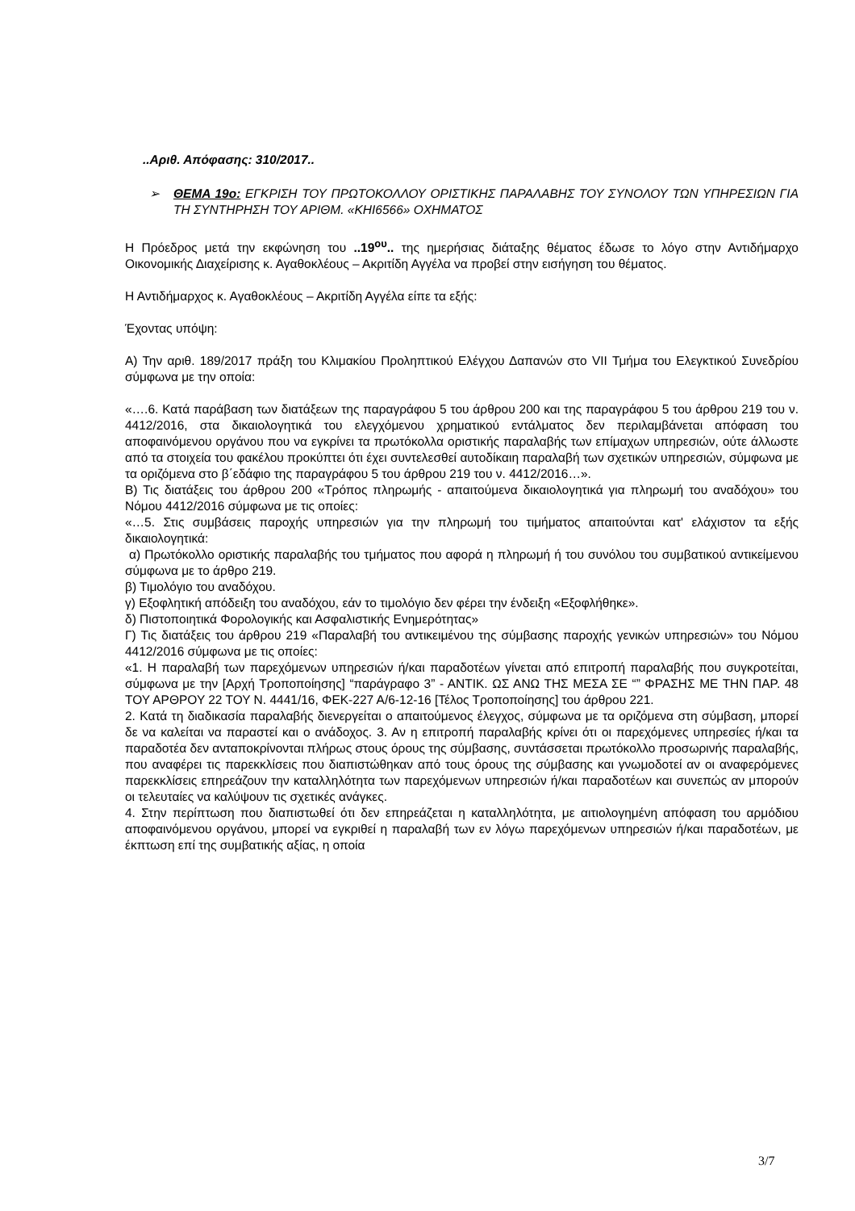..Αριθ. Απόφασης: 310/2017..
➢ ΘΕΜΑ 19ο: ΕΓΚΡΙΣΗ ΤΟΥ ΠΡΩΤΟΚΟΛΛΟΥ ΟΡΙΣΤΙΚΗΣ ΠΑΡΑΛΑΒΗΣ ΤΟΥ ΣΥΝΟΛΟΥ ΤΩΝ ΥΠΗΡΕΣΙΩΝ ΓΙΑ ΤΗ ΣΥΝΤΗΡΗΣΗ ΤΟΥ ΑΡΙΘΜ. «ΚΗΙ6566» ΟΧΗΜΑΤΟΣ
Η Πρόεδρος μετά την εκφώνηση του ..19<sup>ου</sup>.. της ημερήσιας διάταξης θέματος έδωσε το λόγο στην Αντιδήμαρχο Οικονομικής Διαχείρισης κ. Αγαθοκλέους – Ακριτίδη Αγγέλα να προβεί στην εισήγηση του θέματος.
Η Αντιδήμαρχος κ. Αγαθοκλέους – Ακριτίδη Αγγέλα είπε τα εξής:
Έχοντας υπόψη:
Α) Την αριθ. 189/2017 πράξη του Κλιμακίου Προληπτικού Ελέγχου Δαπανών στο VII Τμήμα του Ελεγκτικού Συνεδρίου σύμφωνα με την οποία:
«….6. Κατά παράβαση των διατάξεων της παραγράφου 5 του άρθρου 200 και της παραγράφου 5 του άρθρου 219 του ν. 4412/2016, στα δικαιολογητικά του ελεγχόμενου χρηματικού εντάλματος δεν περιλαμβάνεται απόφαση του αποφαινόμενου οργάνου που να εγκρίνει τα πρωτόκολλα οριστικής παραλαβής των επίμαχων υπηρεσιών, ούτε άλλωστε από τα στοιχεία του φακέλου προκύπτει ότι έχει συντελεσθεί αυτοδίκαιη παραλαβή των σχετικών υπηρεσιών, σύμφωνα με τα οριζόμενα στο β΄εδάφιο της παραγράφου 5 του άρθρου 219 του ν. 4412/2016…».
Β) Τις διατάξεις του άρθρου 200 «Τρόπος πληρωμής - απαιτούμενα δικαιολογητικά για πληρωμή του αναδόχου» του Νόμου 4412/2016 σύμφωνα με τις οποίες:
«…5. Στις συμβάσεις παροχής υπηρεσιών για την πληρωμή του τιμήματος απαιτούνται κατ' ελάχιστον τα εξής δικαιολογητικά:
α) Πρωτόκολλο οριστικής παραλαβής του τμήματος που αφορά η πληρωμή ή του συνόλου του συμβατικού αντικείμενου σύμφωνα με το άρθρο 219.
β) Τιμολόγιο του αναδόχου.
γ) Εξοφλητική απόδειξη του αναδόχου, εάν το τιμολόγιο δεν φέρει την ένδειξη «Εξοφλήθηκε».
δ) Πιστοποιητικά Φορολογικής και Ασφαλιστικής Ενημερότητας»
Γ) Τις διατάξεις του άρθρου 219 «Παραλαβή του αντικειμένου της σύμβασης παροχής γενικών υπηρεσιών» του Νόμου 4412/2016 σύμφωνα με τις οποίες:
«1. Η παραλαβή των παρεχόμενων υπηρεσιών ή/και παραδοτέων γίνεται από επιτροπή παραλαβής που συγκροτείται, σύμφωνα με την [Αρχή Τροποποίησης] “παράγραφο 3” - ΑΝΤΙΚ. ΩΣ ΑΝΩ ΤΗΣ ΜΕΣΑ ΣΕ “” ΦΡΑΣΗΣ ΜΕ ΤΗΝ ΠΑΡ. 48 ΤΟΥ ΑΡΘΡΟΥ 22 ΤΟΥ Ν. 4441/16, ΦΕΚ-227 Α/6-12-16 [Τέλος Τροποποίησης] του άρθρου 221.
2. Κατά τη διαδικασία παραλαβής διενεργείται ο απαιτούμενος έλεγχος, σύμφωνα με τα οριζόμενα στη σύμβαση, μπορεί δε να καλείται να παραστεί και ο ανάδοχος. 3. Αν η επιτροπή παραλαβής κρίνει ότι οι παρεχόμενες υπηρεσίες ή/και τα παραδοτέα δεν ανταποκρίνονται πλήρως στους όρους της σύμβασης, συντάσσεται πρωτόκολλο προσωρινής παραλαβής, που αναφέρει τις παρεκκλίσεις που διαπιστώθηκαν από τους όρους της σύμβασης και γνωμοδοτεί αν οι αναφερόμενες παρεκκλίσεις επηρεάζουν την καταλληλότητα των παρεχόμενων υπηρεσιών ή/και παραδοτέων και συνεπώς αν μπορούν οι τελευταίες να καλύψουν τις σχετικές ανάγκες.
4. Στην περίπτωση που διαπιστωθεί ότι δεν επηρεάζεται η καταλληλότητα, με αιτιολογημένη απόφαση του αρμόδιου αποφαινόμενου οργάνου, μπορεί να εγκριθεί η παραλαβή των εν λόγω παρεχόμενων υπηρεσιών ή/και παραδοτέων, με έκπτωση επί της συμβατικής αξίας, η οποία
3/7